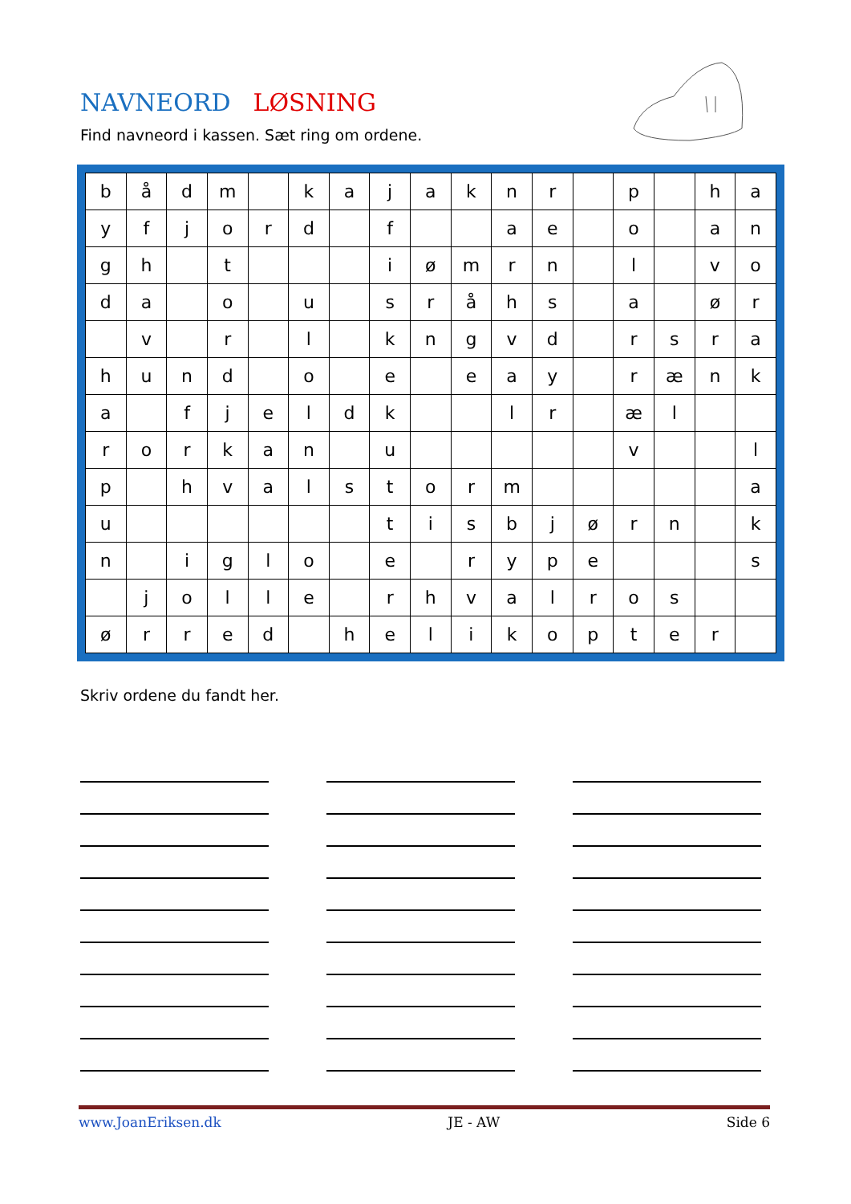NAVNEORD LØSNING
Find navneord i kassen. Sæt ring om ordene.
| b | å | d | m | | k | a | j | a | k | n | r | | p | | h | a |
| y | f | j | o | r | d | | f | | | a | e | | o | | a | n |
| g | h | | t | | | | i | ø | m | r | n | | l | | v | o |
| d | a | | o | | u | | s | r | å | h | s | | a | | ø | r |
| | v | | r | | l | | k | n | g | v | d | | r | s | r | a |
| h | u | n | d | | o | | e | | e | a | y | | r | æ | n | k |
| a | | f | j | e | l | d | k | | | l | r | | æ | l | | |
| r | o | r | k | a | n | | u | | | | | | v | | | l |
| p | | h | v | a | l | s | t | o | r | m | | | | | | a |
| u | | | | | | | t | i | s | b | j | ø | r | n | | k |
| n | | i | g | l | o | | e | | r | y | p | e | | | | s |
| | j | o | l | l | e | | r | h | v | a | l | r | o | s | | |
| ø | r | r | e | d | | h | e | l | i | k | o | p | t | e | r | |
Skriv ordene du fandt her.
www.JoanEriksen.dk JE - AW Side 6